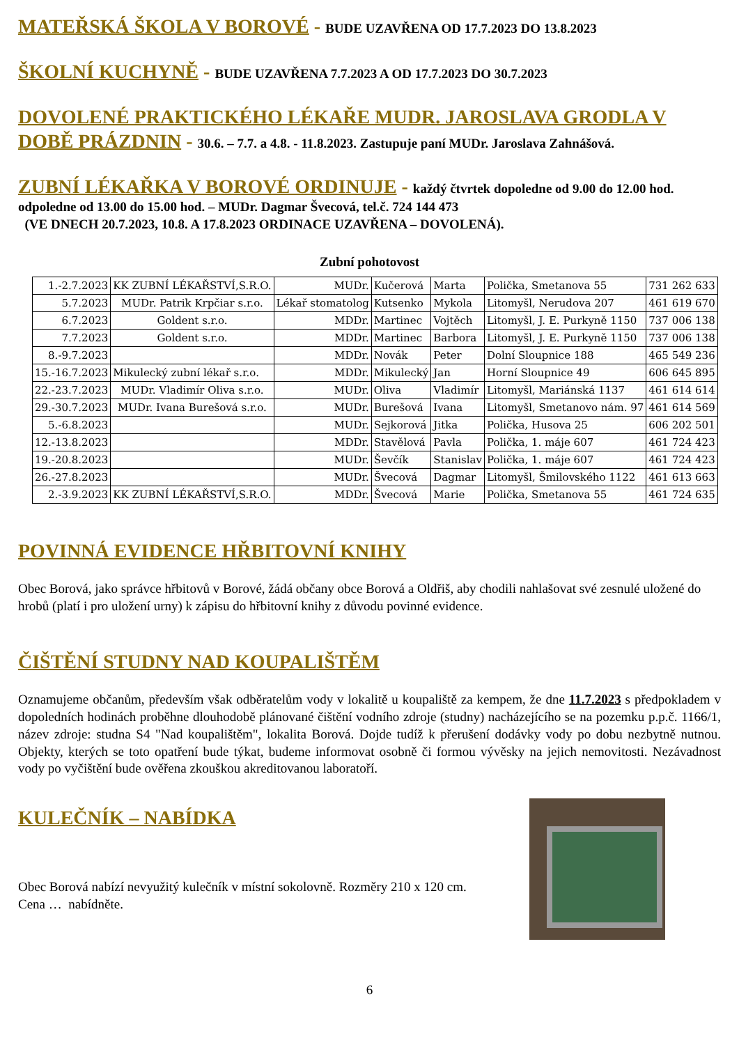MATEŘSKÁ ŠKOLA V BOROVÉ - BUDE UZAVŘENA OD 17.7.2023 DO 13.8.2023
ŠKOLNÍ KUCHYNĚ - BUDE UZAVŘENA 7.7.2023 A OD 17.7.2023 DO 30.7.2023
DOVOLENÉ PRAKTICKÉHO LÉKAŘE MUDR. JAROSLAVA GRODLA V DOBĚ PRÁZDNIN - 30.6. – 7.7. a 4.8. - 11.8.2023. Zastupuje paní MUDr. Jaroslava Zahnášová.
ZUBNÍ LÉKAŘKA V BOROVÉ ORDINUJE - každý čtvrtek dopoledne od 9.00 do 12.00 hod.
odpoledne od 13.00 do 15.00 hod. – MUDr. Dagmar Švecová, tel.č. 724 144 473
(VE DNECH 20.7.2023, 10.8. A 17.8.2023 ORDINACE UZAVŘENA – DOVOLENÁ).
Zubní pohotovost
| 1.-2.7.2023 | KK ZUBNÍ LÉKAŘSTVÍ,S.R.O. | MUDr. | Kučerová | Marta | Polička, Smetanova 55 | 731 262 633 |
| 5.7.2023 | MUDr. Patrik Krpčiar s.r.o. | Lékař stomatolog | Kutsenko | Mykola | Litomyšl, Nerudova 207 | 461 619 670 |
| 6.7.2023 | Goldent s.r.o. | MDDr. | Martinec | Vojtěch | Litomyšl, J. E. Purkyně 1150 | 737 006 138 |
| 7.7.2023 | Goldent s.r.o. | MDDr. | Martinec | Barbora | Litomyšl, J. E. Purkyně 1150 | 737 006 138 |
| 8.-9.7.2023 | | MDDr. | Novák | Peter | Dolní Sloupnice 188 | 465 549 236 |
| 15.-16.7.2023 | Mikulecký zubní lékař s.r.o. | MDDr. | Mikulecký | Jan | Horní Sloupnice 49 | 606 645 895 |
| 22.-23.7.2023 | MUDr. Vladimír Oliva s.r.o. | MUDr. | Oliva | Vladimír | Litomyšl, Mariánská 1137 | 461 614 614 |
| 29.-30.7.2023 | MUDr. Ivana Burešová s.r.o. | MUDr. | Burešová | Ivana | Litomyšl, Smetanovo nám. 97 | 461 614 569 |
| 5.-6.8.2023 | | MUDr. | Sejkorová | Jitka | Polička, Husova 25 | 606 202 501 |
| 12.-13.8.2023 | | MDDr. | Stavělová | Pavla | Polička, 1. máje 607 | 461 724 423 |
| 19.-20.8.2023 | | MUDr. | Ševčík | Stanislav | Polička, 1. máje 607 | 461 724 423 |
| 26.-27.8.2023 | | MUDr. | Švecová | Dagmar | Litomyšl, Šmilovského 1122 | 461 613 663 |
| 2.-3.9.2023 | KK ZUBNÍ LÉKAŘSTVÍ,S.R.O. | MDDr. | Švecová | Marie | Polička, Smetanova 55 | 461 724 635 |
POVINNÁ EVIDENCE HŘBITOVNÍ KNIHY
Obec Borová, jako správce hřbitovů v Borové, žádá občany obce Borová a Oldřiš, aby chodili nahlašovat své zesnulé uložené do hrobů (platí i pro uložení urny) k zápisu do hřbitovní knihy z důvodu povinné evidence.
ČIŠTĚNÍ STUDNY NAD KOUPALIŠTĚM
Oznamujeme občanům, především však odběratelům vody v lokalitě u koupaliště za kempem, že dne 11.7.2023 s předpokladem v dopoledních hodinách proběhne dlouhodobě plánované čištění vodního zdroje (studny) nacházejícího se na pozemku p.p.č. 1166/1, název zdroje: studna S4 "Nad koupalištěm", lokalita Borová. Dojde tudíž k přerušení dodávky vody po dobu nezbytně nutnou. Objekty, kterých se toto opatření bude týkat, budeme informovat osobně či formou vývěsky na jejich nemovitosti. Nezávadnost vody po vyčištění bude ověřena zkouškou akreditovanou laboratoří.
KULEČNÍK – NABÍDKA
Obec Borová nabízí nevyužitý kulečník v místní sokolovně. Rozměry 210 x 120 cm.
Cena … nabídněte.
6